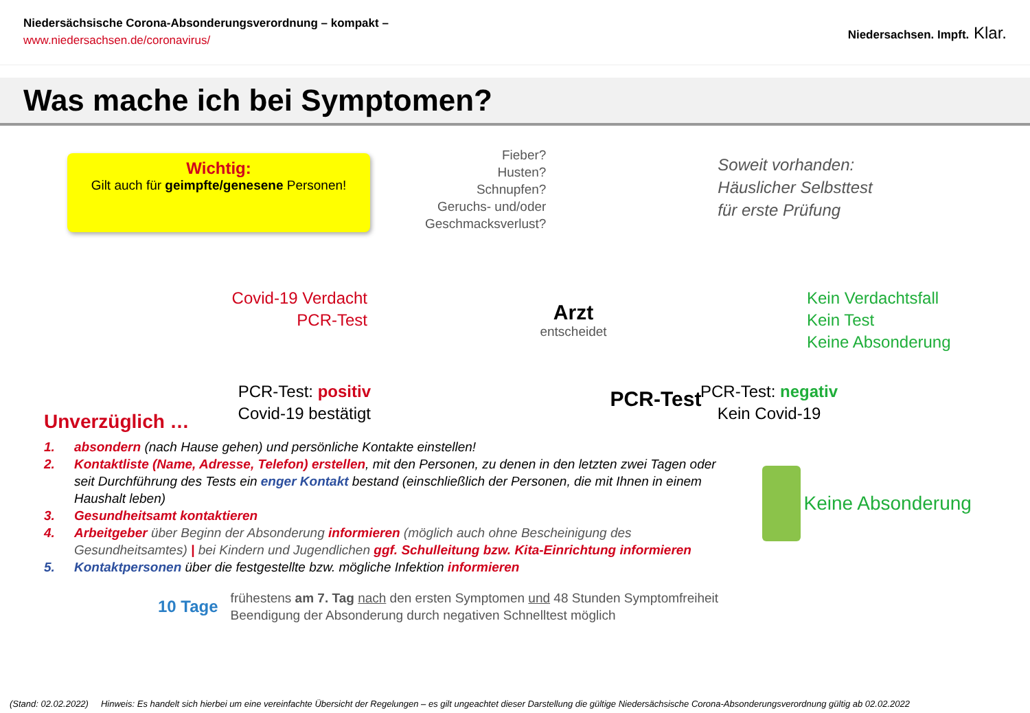Niedersächsische Corona-Absonderungsverordnung – kompakt –
www.niedersachsen.de/coronavirus/
Niedersachsen. Impft. Klar.
Was mache ich bei Symptomen?
Wichtig:
Gilt auch für geimpfte/genesene Personen!
Fieber?
Husten?
Schnupfen?
Geruchs- und/oder
Geschmacksverlust?
Soweit vorhanden:
Häuslicher Selbsttest
für erste Prüfung
Covid-19 Verdacht
PCR-Test
Arzt
entscheidet
Kein Verdachtsfall
Kein Test
Keine Absonderung
PCR-Test: positiv
Covid-19 bestätigt
PCR-Test
PCR-Test: negativ
Kein Covid-19
Unverzüglich …
1. absondern (nach Hause gehen) und persönliche Kontakte einstellen!
2. Kontaktliste (Name, Adresse, Telefon) erstellen, mit den Personen, zu denen in den letzten zwei Tagen oder seit Durchführung des Tests ein enger Kontakt bestand (einschließlich der Personen, die mit Ihnen in einem Haushalt leben)
3. Gesundheitsamt kontaktieren
4. Arbeitgeber über Beginn der Absonderung informieren (möglich auch ohne Bescheinigung des Gesundheitsamtes) | bei Kindern und Jugendlichen ggf. Schulleitung bzw. Kita-Einrichtung informieren
5. Kontaktpersonen über die festgestellte bzw. mögliche Infektion informieren
Keine Absonderung
10 Tage
frühestens am 7. Tag nach den ersten Symptomen und 48 Stunden Symptomfreiheit
Beendigung der Absonderung durch negativen Schnelltest möglich
(Stand: 02.02.2022) Hinweis: Es handelt sich hierbei um eine vereinfachte Übersicht der Regelungen – es gilt ungeachtet dieser Darstellung die gültige Niedersächsische Corona-Absonderungsverordnung gültig ab 02.02.2022